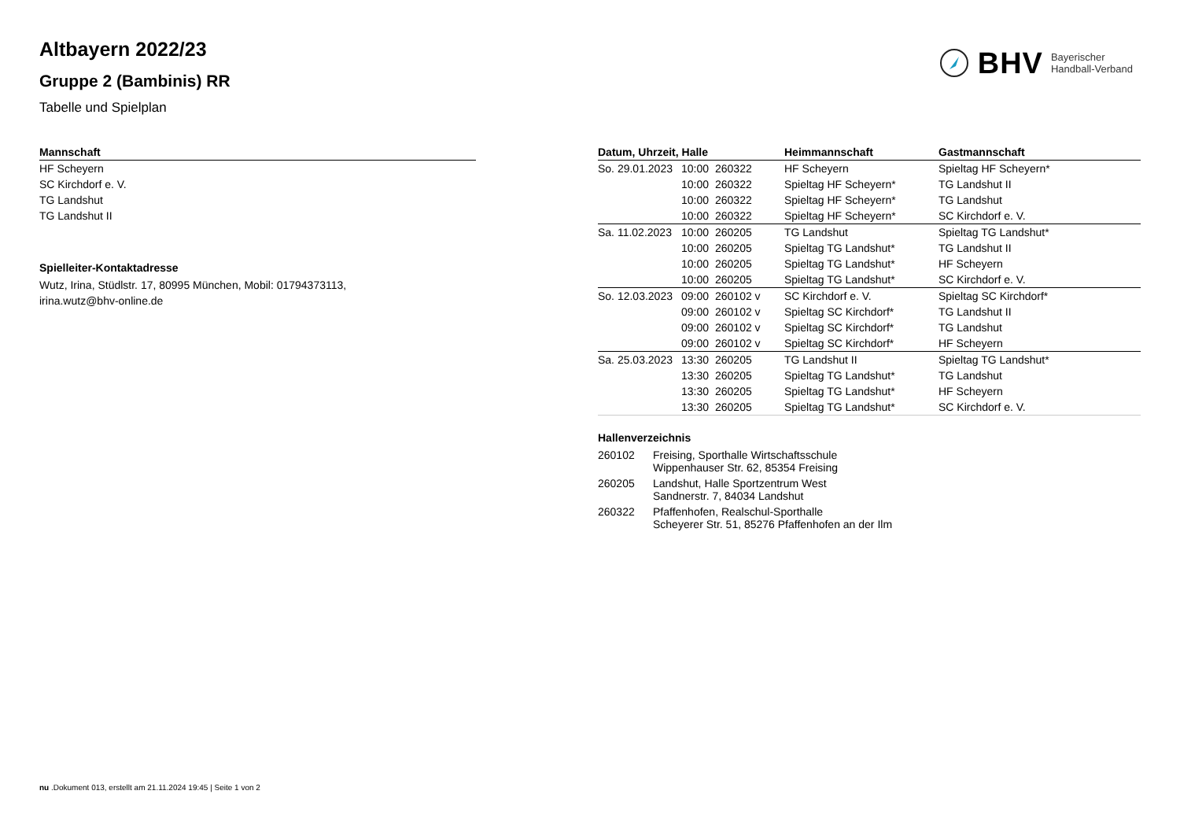BHV Bayerischer
Handball-Verband
Altbayern 2022/23
Gruppe 2 (Bambinis) RR
Tabelle und Spielplan
| Mannschaft |
| --- |
| HF Scheyern |
| SC Kirchdorf e. V. |
| TG Landshut |
| TG Landshut II |
Spielleiter-Kontaktadresse
Wutz, Irina, Stüdlstr. 17, 80995 München, Mobil: 01794373113,
irina.wutz@bhv-online.de
| Datum, Uhrzeit, Halle | | | Heimmannschaft | Gastmannschaft |
| --- | --- | --- | --- | --- |
| So. 29.01.2023 | 10:00 | 260322 | HF Scheyern | Spieltag HF Scheyern* |
| | 10:00 | 260322 | Spieltag HF Scheyern* | TG Landshut II |
| | 10:00 | 260322 | Spieltag HF Scheyern* | TG Landshut |
| | 10:00 | 260322 | Spieltag HF Scheyern* | SC Kirchdorf e. V. |
| Sa. 11.02.2023 | 10:00 | 260205 | TG Landshut | Spieltag TG Landshut* |
| | 10:00 | 260205 | Spieltag TG Landshut* | TG Landshut II |
| | 10:00 | 260205 | Spieltag TG Landshut* | HF Scheyern |
| | 10:00 | 260205 | Spieltag TG Landshut* | SC Kirchdorf e. V. |
| So. 12.03.2023 | 09:00 | 260102 v | SC Kirchdorf e. V. | Spieltag SC Kirchdorf* |
| | 09:00 | 260102 v | Spieltag SC Kirchdorf* | TG Landshut II |
| | 09:00 | 260102 v | Spieltag SC Kirchdorf* | TG Landshut |
| | 09:00 | 260102 v | Spieltag SC Kirchdorf* | HF Scheyern |
| Sa. 25.03.2023 | 13:30 | 260205 | TG Landshut II | Spieltag TG Landshut* |
| | 13:30 | 260205 | Spieltag TG Landshut* | TG Landshut |
| | 13:30 | 260205 | Spieltag TG Landshut* | HF Scheyern |
| | 13:30 | 260205 | Spieltag TG Landshut* | SC Kirchdorf e. V. |
Hallenverzeichnis
| 260102 | Freising, Sporthalle Wirtschaftsschule Wippenhauser Str. 62, 85354 Freising |
| 260205 | Landshut, Halle Sportzentrum West Sandnerstr. 7, 84034 Landshut |
| 260322 | Pfaffenhofen, Realschul-Sporthalle Scheyerer Str. 51, 85276 Pfaffenhofen an der Ilm |
nu .Dokument 013, erstellt am 21.11.2024 19:45 | Seite 1 von 2